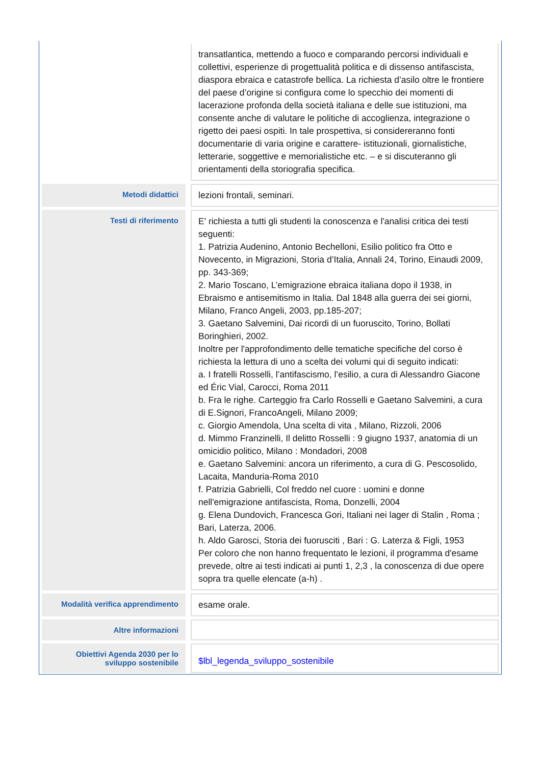| | | transatlantica, mettendo a fuoco e comparando percorsi individuali e collettivi, esperienze di progettualità politica e di dissenso antifascista, diaspora ebraica e catastrofe bellica. La richiesta d’asilo oltre le frontiere del paese d’origine si configura come lo specchio dei momenti di lacerazione profonda della società italiana e delle sue istituzioni, ma consente anche di valutare le politiche di accoglienza, integrazione o rigetto dei paesi ospiti. In tale prospettiva, si considereranno fonti documentarie di varia origine e carattere- istituzionali, giornalistiche, letterarie, soggettive e memorialistiche etc. – e si discuteranno gli orientamenti della storiografia specifica. |
| Metodi didattici | | lezioni frontali, seminari. |
| Testi di riferimento | | E' richiesta a tutti gli studenti la conoscenza e l'analisi critica dei testi seguenti: 1. Patrizia Audenino, Antonio Bechelloni, Esilio politico fra Otto e Novecento, in Migrazioni, Storia d’Italia, Annali 24, Torino, Einaudi 2009, pp. 343-369; 2. Mario Toscano, L’emigrazione ebraica italiana dopo il 1938, in Ebraismo e antisemitismo in Italia. Dal 1848 alla guerra dei sei giorni, Milano, Franco Angeli, 2003, pp.185-207; 3. Gaetano Salvemini, Dai ricordi di un fuoruscito, Torino, Bollati Boringhieri, 2002. Inoltre per l'approfondimento delle tematiche specifiche del corso è richiesta la lettura di uno a scelta dei volumi qui di seguito indicati: a. I fratelli Rosselli, l’antifascismo, l’esilio, a cura di Alessandro Giacone ed Éric Vial, Carocci, Roma 2011 b. Fra le righe. Carteggio fra Carlo Rosselli e Gaetano Salvemini, a cura di E.Signori, FrancoAngeli, Milano 2009; c. Giorgio Amendola, Una scelta di vita , Milano, Rizzoli, 2006 d. Mimmo Franzinelli, Il delitto Rosselli : 9 giugno 1937, anatomia di un omicidio politico, Milano : Mondadori, 2008 e. Gaetano Salvemini: ancora un riferimento, a cura di G. Pescosolido, Lacaita, Manduria-Roma 2010 f. Patrizia Gabrielli, Col freddo nel cuore : uomini e donne nell'emigrazione antifascista, Roma, Donzelli, 2004 g. Elena Dundovich, Francesca Gori, Italiani nei lager di Stalin , Roma ; Bari, Laterza, 2006. h. Aldo Garosci, Storia dei fuorusciti , Bari : G. Laterza & Figli, 1953 Per coloro che non hanno frequentato le lezioni, il programma d'esame prevede, oltre ai testi indicati ai punti 1, 2,3 , la conoscenza di due opere sopra tra quelle elencate (a-h) . |
| Modalità verifica apprendimento | | esame orale. |
| Altre informazioni | | |
| Obiettivi Agenda 2030 per lo sviluppo sostenibile | | $lbl_legenda_sviluppo_sostenibile |